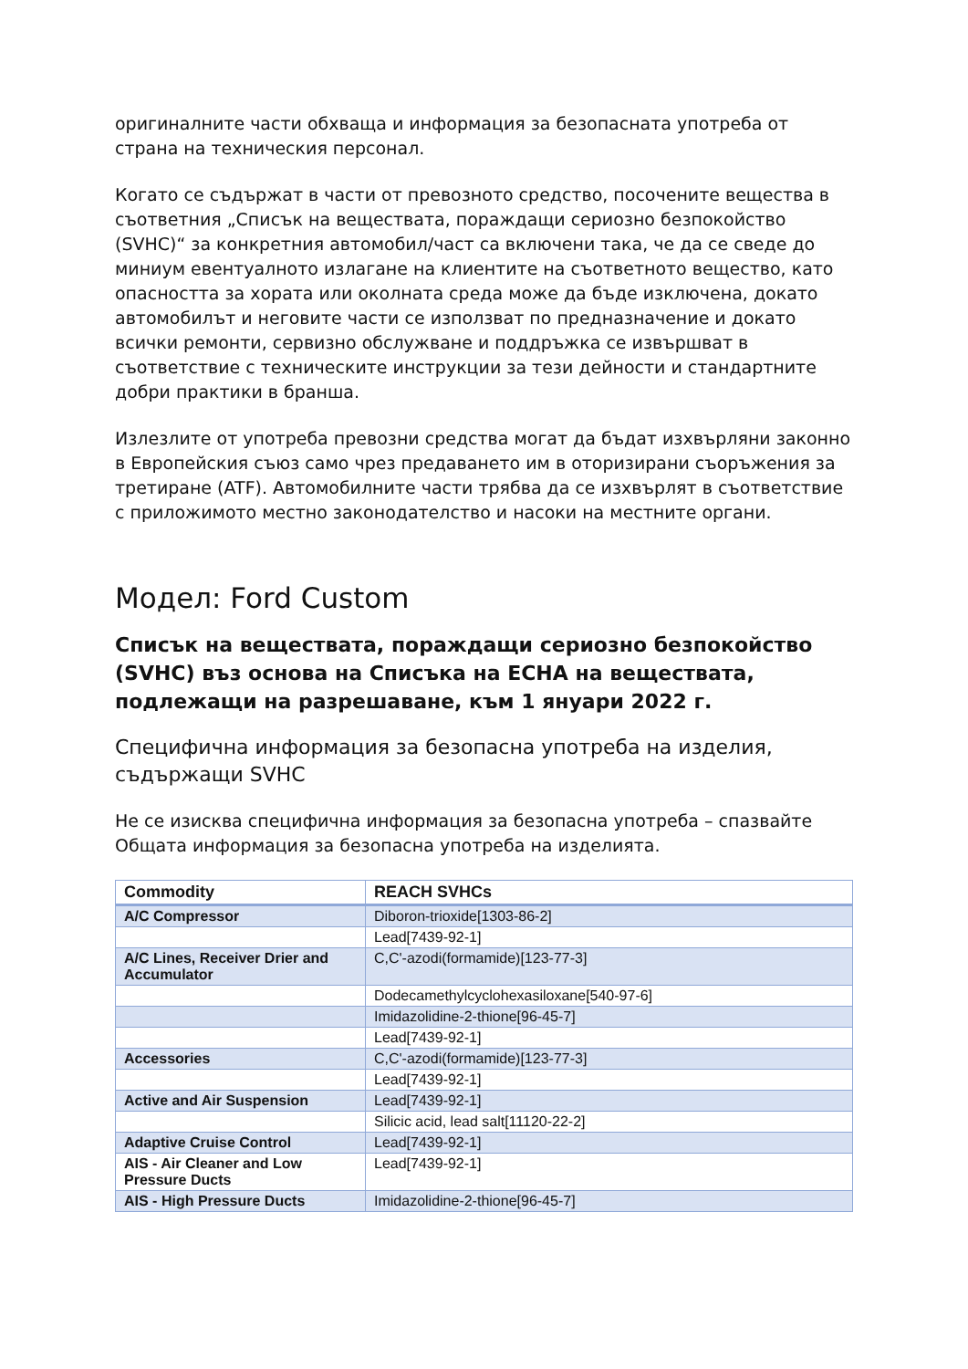оригиналните части обхваща и информация за безопасната употреба от страна на техническия персонал.
Когато се съдържат в части от превозното средство, посочените вещества в съответния „Списък на веществата, пораждащи сериозно безпокойство (SVHC)“ за конкретния автомобил/част са включени така, че да се сведе до миниум евентуалното излагане на клиентите на съответното вещество, като опасността за хората или околната среда може да бъде изключена, докато автомобилът и неговите части се използват по предназначение и докато всички ремонти, сервизно обслужване и поддръжка се извършват в съответствие с техническите инструкции за тези дейности и стандартните добри практики в бранша.
Излезлите от употреба превозни средства могат да бъдат изхвърляни законно в Европейския съюз само чрез предаването им в оторизирани съоръжения за третиране (ATF). Автомобилните части трябва да се изхвърлят в съответствие с приложимото местно законодателство и насоки на местните органи.
Модел: Ford Custom
Списък на веществата, пораждащи сериозно безпокойство (SVHC) въз основа на Списъка на ECHA на веществата, подлежащи на разрешаване, към 1 януари 2022 г.
Специфична информация за безопасна употреба на изделия, съдържащи SVHC
Не се изисква специфична информация за безопасна употреба – спазвайте Общата информация за безопасна употреба на изделията.
| Commodity | REACH SVHCs |
| --- | --- |
| A/C Compressor | Diboron-trioxide[1303-86-2] |
| | Lead[7439-92-1] |
| A/C Lines, Receiver Drier and Accumulator | C,C'-azodi(formamide)[123-77-3] |
| | Dodecamethylcyclohexasiloxane[540-97-6] |
| | Imidazolidine-2-thione[96-45-7] |
| | Lead[7439-92-1] |
| Accessories | C,C'-azodi(formamide)[123-77-3] |
| | Lead[7439-92-1] |
| Active and Air Suspension | Lead[7439-92-1] |
| | Silicic acid, lead salt[11120-22-2] |
| Adaptive Cruise Control | Lead[7439-92-1] |
| AIS - Air Cleaner and Low Pressure Ducts | Lead[7439-92-1] |
| AIS - High Pressure Ducts | Imidazolidine-2-thione[96-45-7] |